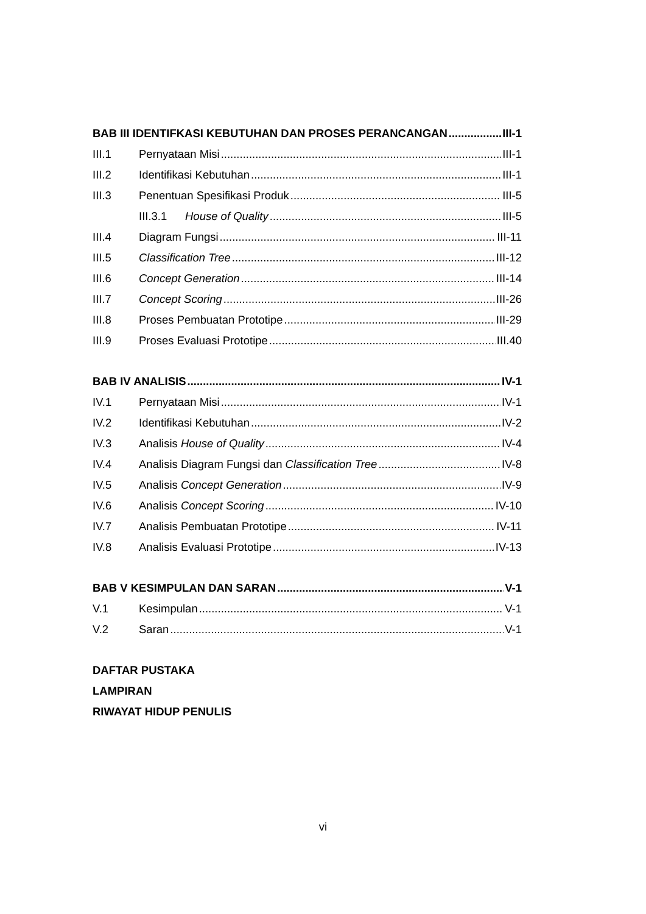BAB III IDENTIFKASI KEBUTUHAN DAN PROSES PERANCANGAN III-1
III.1 Pernyataan Misi III-1
III.2 Identifikasi Kebutuhan III-1
III.3 Penentuan Spesifikasi Produk III-5
III.3.1 House of Quality III-5
III.4 Diagram Fungsi III-11
III.5 Classification Tree III-12
III.6 Concept Generation III-14
III.7 Concept Scoring III-26
III.8 Proses Pembuatan Prototipe III-29
III.9 Proses Evaluasi Prototipe III.40
BAB IV ANALISIS IV-1
IV.1 Pernyataan Misi IV-1
IV.2 Identifikasi Kebutuhan IV-2
IV.3 Analisis House of Quality IV-4
IV.4 Analisis Diagram Fungsi dan Classification Tree IV-8
IV.5 Analisis Concept Generation IV-9
IV.6 Analisis Concept Scoring IV-10
IV.7 Analisis Pembuatan Prototipe IV-11
IV.8 Analisis Evaluasi Prototipe IV-13
BAB V KESIMPULAN DAN SARAN V-1
V.1 Kesimpulan V-1
V.2 Saran V-1
DAFTAR PUSTAKA
LAMPIRAN
RIWAYAT HIDUP PENULIS
vi